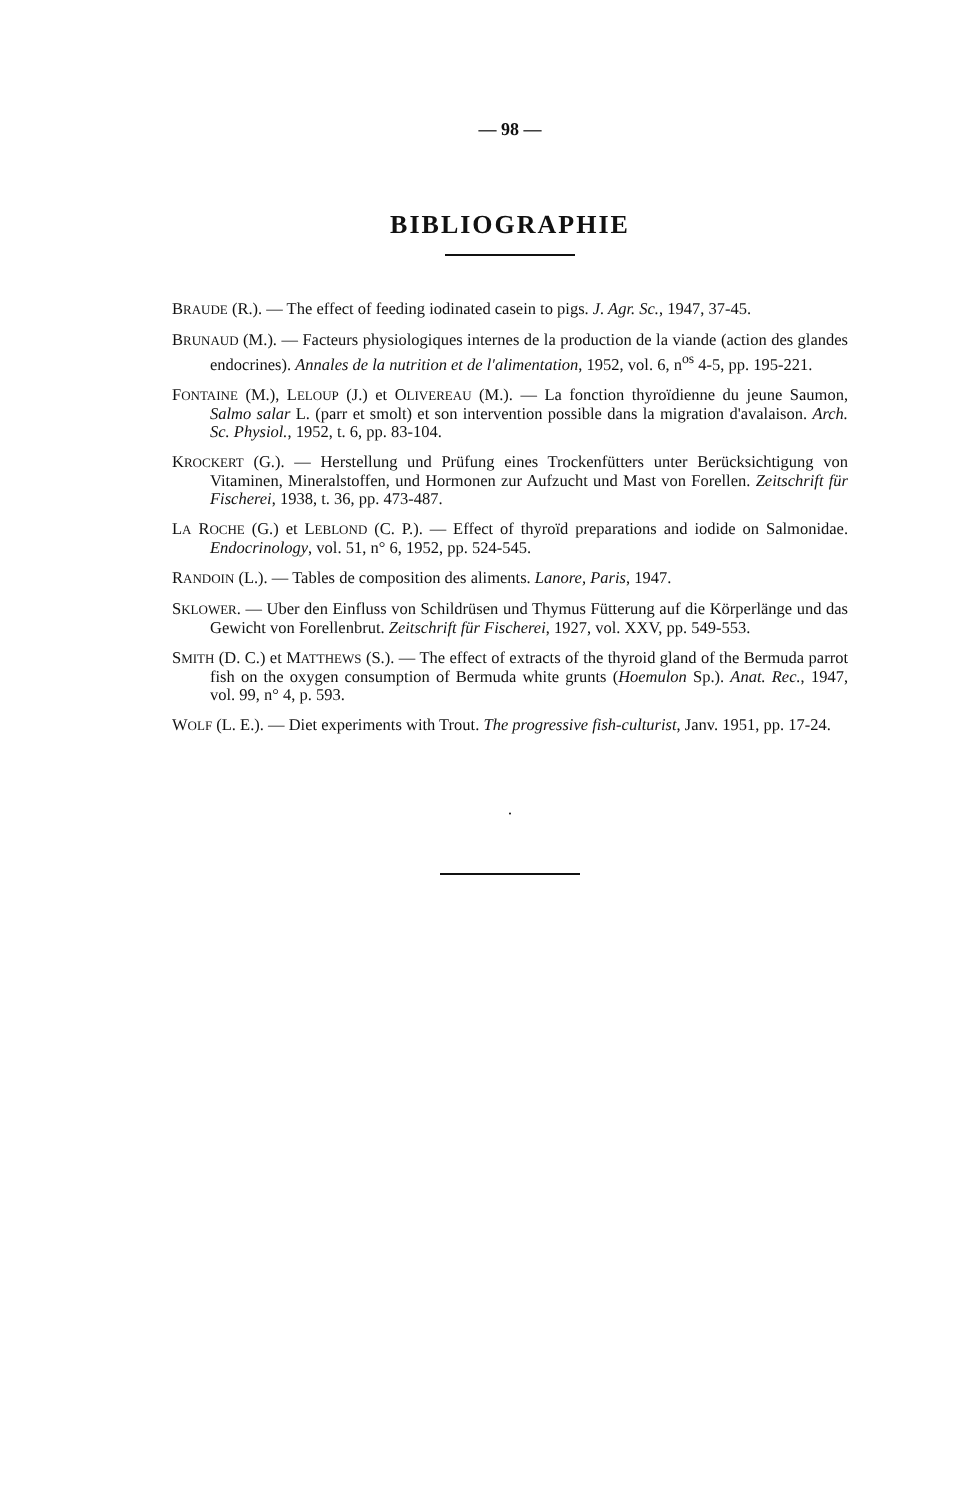— 98 —
BIBLIOGRAPHIE
BRAUDE (R.). — The effect of feeding iodinated casein to pigs. J. Agr. Sc., 1947, 37-45.
BRUNAUD (M.). — Facteurs physiologiques internes de la production de la viande (action des glandes endocrines). Annales de la nutrition et de l'alimentation, 1952, vol. 6, n<sup>os</sup> 4-5, pp. 195-221.
FONTAINE (M.), LELOUP (J.) et OLIVEREAU (M.). — La fonction thyroïdienne du jeune Saumon, Salmo salar L. (parr et smolt) et son intervention possible dans la migration d'avalaison. Arch. Sc. Physiol., 1952, t. 6, pp. 83-104.
KROCKERT (G.). — Herstellung und Prüfung eines Trockenfütters unter Berücksichtigung von Vitaminen, Mineralstoffen, und Hormonen zur Aufzucht und Mast von Forellen. Zeitschrift für Fischerei, 1938, t. 36, pp. 473-487.
LA ROCHE (G.) et LEBLOND (C. P.). — Effect of thyroïd preparations and iodide on Salmonidae. Endocrinology, vol. 51, n° 6, 1952, pp. 524-545.
RANDOIN (L.). — Tables de composition des aliments. Lanore, Paris, 1947.
SKLOWER. — Uber den Einfluss von Schildrüsen und Thymus Fütterung auf die Körperlänge und das Gewicht von Forellenbrut. Zeitschrift für Fischerei, 1927, vol. XXV, pp. 549-553.
SMITH (D. C.) et MATTHEWS (S.). — The effect of extracts of the thyroid gland of the Bermuda parrot fish on the oxygen consumption of Bermuda white grunts (Hoemulon Sp.). Anat. Rec., 1947, vol. 99, n° 4, p. 593.
WOLF (L. E.). — Diet experiments with Trout. The progressive fish-culturist, Janv. 1951, pp. 17-24.
·